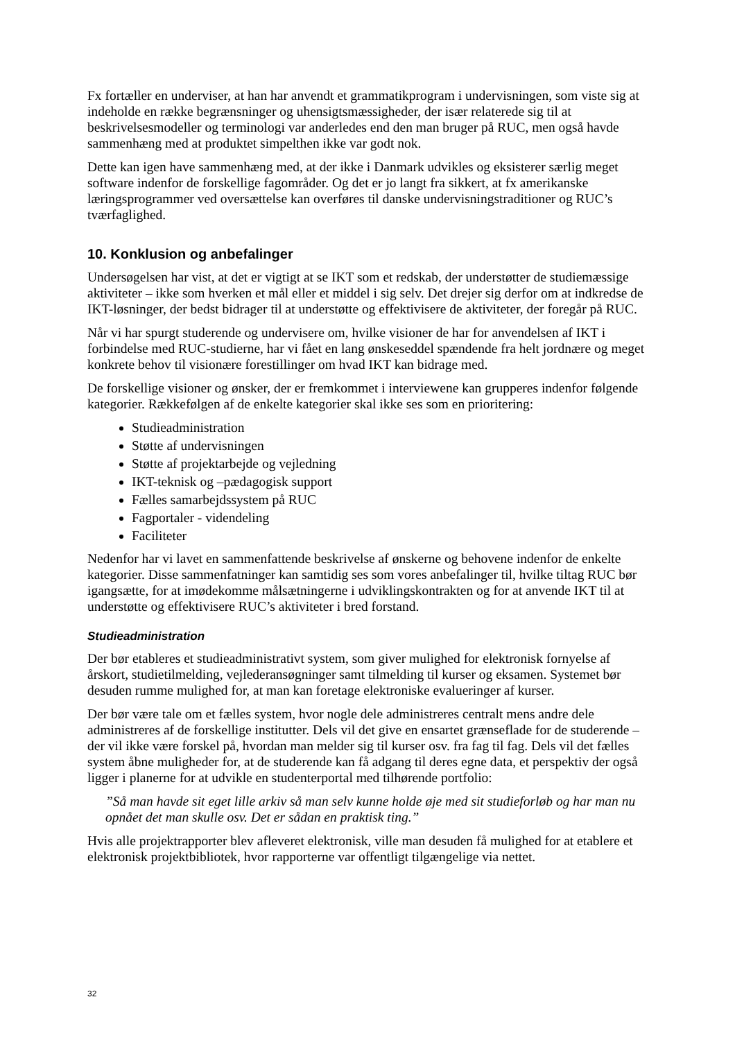Fx fortæller en underviser, at han har anvendt et grammatikprogram i undervisningen, som viste sig at indeholde en række begrænsninger og uhensigtsmæssigheder, der især relaterede sig til at beskrivelsesmodeller og terminologi var anderledes end den man bruger på RUC, men også havde sammenhæng med at produktet simpelthen ikke var godt nok.
Dette kan igen have sammenhæng med, at der ikke i Danmark udvikles og eksisterer særlig meget software indenfor de forskellige fagområder. Og det er jo langt fra sikkert, at fx amerikanske læringsprogrammer ved oversættelse kan overføres til danske undervisningstraditioner og RUC’s tværfaglighed.
10. Konklusion og anbefalinger
Undersøgelsen har vist, at det er vigtigt at se IKT som et redskab, der understøtter de studiemæssige aktiviteter – ikke som hverken et mål eller et middel i sig selv. Det drejer sig derfor om at indkredse de IKT-løsninger, der bedst bidrager til at understøtte og effektivisere de aktiviteter, der foregår på RUC.
Når vi har spurgt studerende og undervisere om, hvilke visioner de har for anvendelsen af IKT i forbindelse med RUC-studierne, har vi fået en lang ønskeseddel spændende fra helt jordnære og meget konkrete behov til visionære forestillinger om hvad IKT kan bidrage med.
De forskellige visioner og ønsker, der er fremkommet i interviewene kan grupperes indenfor følgende kategorier. Rækkefølgen af de enkelte kategorier skal ikke ses som en prioritering:
Studieadministration
Støtte af undervisningen
Støtte af projektarbejde og vejledning
IKT-teknisk og –pædagogisk support
Fælles samarbejdssystem på RUC
Fagportaler - videndeling
Faciliteter
Nedenfor har vi lavet en sammenfattende beskrivelse af ønskerne og behovene indenfor de enkelte kategorier. Disse sammenfatninger kan samtidig ses som vores anbefalinger til, hvilke tiltag RUC bør igangsætte, for at imødekomme målsætningerne i udviklingskontrakten og for at anvende IKT til at understøtte og effektivisere RUC’s aktiviteter i bred forstand.
Studieadministration
Der bør etableres et studieadministrativt system, som giver mulighed for elektronisk fornyelse af årskort, studietilmelding, vejlederansøgninger samt tilmelding til kurser og eksamen. Systemet bør desuden rumme mulighed for, at man kan foretage elektroniske evalueringer af kurser.
Der bør være tale om et fælles system, hvor nogle dele administreres centralt mens andre dele administreres af de forskellige institutter. Dels vil det give en ensartet grænseflade for de studerende – der vil ikke være forskel på, hvordan man melder sig til kurser osv. fra fag til fag. Dels vil det fælles system åbne muligheder for, at de studerende kan få adgang til deres egne data, et perspektiv der også ligger i planerne for at udvikle en studenterportal med tilhørende portfolio:
”Så man havde sit eget lille arkiv så man selv kunne holde øje med sit studieforløb og har man nu opnået det man skulle osv. Det er sådan en praktisk ting.”
Hvis alle projektrapporter blev afleveret elektronisk, ville man desuden få mulighed for at etablere et elektronisk projektbibliotek, hvor rapporterne var offentligt tilgængelige via nettet.
32